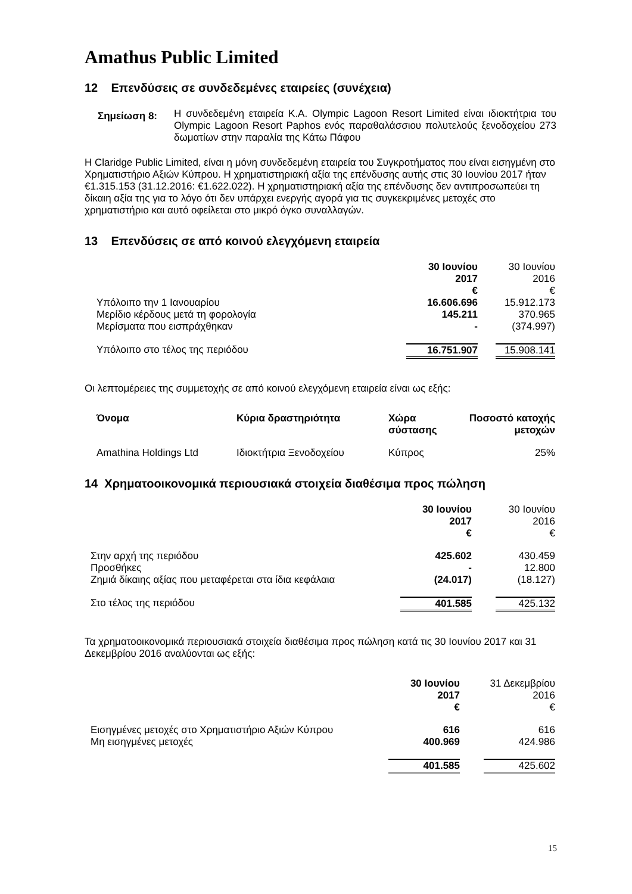Amathus Public Limited
12 Επενδύσεις σε συνδεδεμένες εταιρείες (συνέχεια)
| Σημείωση 8: | Η συνδεδεμένη εταιρεία K.A. Olympic Lagoon Resort Limited είναι ιδιοκτήτρια του Olympic Lagoon Resort Paphos ενός παραθαλάσσιου πολυτελούς ξενοδοχείου 273 δωματίων στην παραλία της Κάτω Πάφου |
Η Claridge Public Limited, είναι η μόνη συνδεδεμένη εταιρεία του Συγκροτήματος που είναι εισηγμένη στο Χρηματιστήριο Αξιών Κύπρου. Η χρηματιστηριακή αξία της επένδυσης αυτής στις 30 Ιουνίου 2017 ήταν €1.315.153 (31.12.2016: €1.622.022). Η χρηματιστηριακή αξία της επένδυσης δεν αντιπροσωπεύει τη δίκαιη αξία της για το λόγο ότι δεν υπάρχει ενεργής αγορά για τις συγκεκριμένες μετοχές στο χρηματιστήριο και αυτό οφείλεται στο μικρό όγκο συναλλαγών.
13 Επενδύσεις σε από κοινού ελεγχόμενη εταιρεία
| | 30 Ιουνίου 2017 € | | 30 Ιουνίου 2016 € |
| Υπόλοιπο την 1 Ιανουαρίου | 16.606.696 | | 15.912.173 |
| Μερίδιο κέρδους μετά τη φορολογία | 145.211 | | 370.965 |
| Μερίσματα που εισπράχθηκαν | - | | (374.997) |
| Υπόλοιπο στο τέλος της περιόδου | 16.751.907 | | 15.908.141 |
Οι λεπτομέρειες της συμμετοχής σε από κοινού ελεγχόμενη εταιρεία είναι ως εξής:
| Όνομα | Κύρια δραστηριότητα | Χώρα σύστασης | Ποσοστό κατοχής μετοχών |
| --- | --- | --- | --- |
| Amathina Holdings Ltd | Ιδιοκτήτρια Ξενοδοχείου | Κύπρος | 25% |
14 Χρηματοοικονομικά περιουσιακά στοιχεία διαθέσιμα προς πώληση
| | 30 Ιουνίου 2017 € | | 30 Ιουνίου 2016 € |
| Στην αρχή της περιόδου | 425.602 | | 430.459 |
| Προσθήκες | - | | 12.800 |
| Ζημιά δίκαιης αξίας που μεταφέρεται στα ίδια κεφάλαια | (24.017) | | (18.127) |
| Στο τέλος της περιόδου | 401.585 | | 425.132 |
Τα χρηματοοικονομικά περιουσιακά στοιχεία διαθέσιμα προς πώληση κατά τις 30 Ιουνίου 2017 και 31 Δεκεμβρίου 2016 αναλύονται ως εξής:
| | 30 Ιουνίου 2017 € | | 31 Δεκεμβρίου 2016 € |
| Εισηγμένες μετοχές στο Χρηματιστήριο Αξιών Κύπρου | 616 | | 616 |
| Μη εισηγμένες μετοχές | 400.969 | | 424.986 |
| | 401.585 | | 425.602 |
15